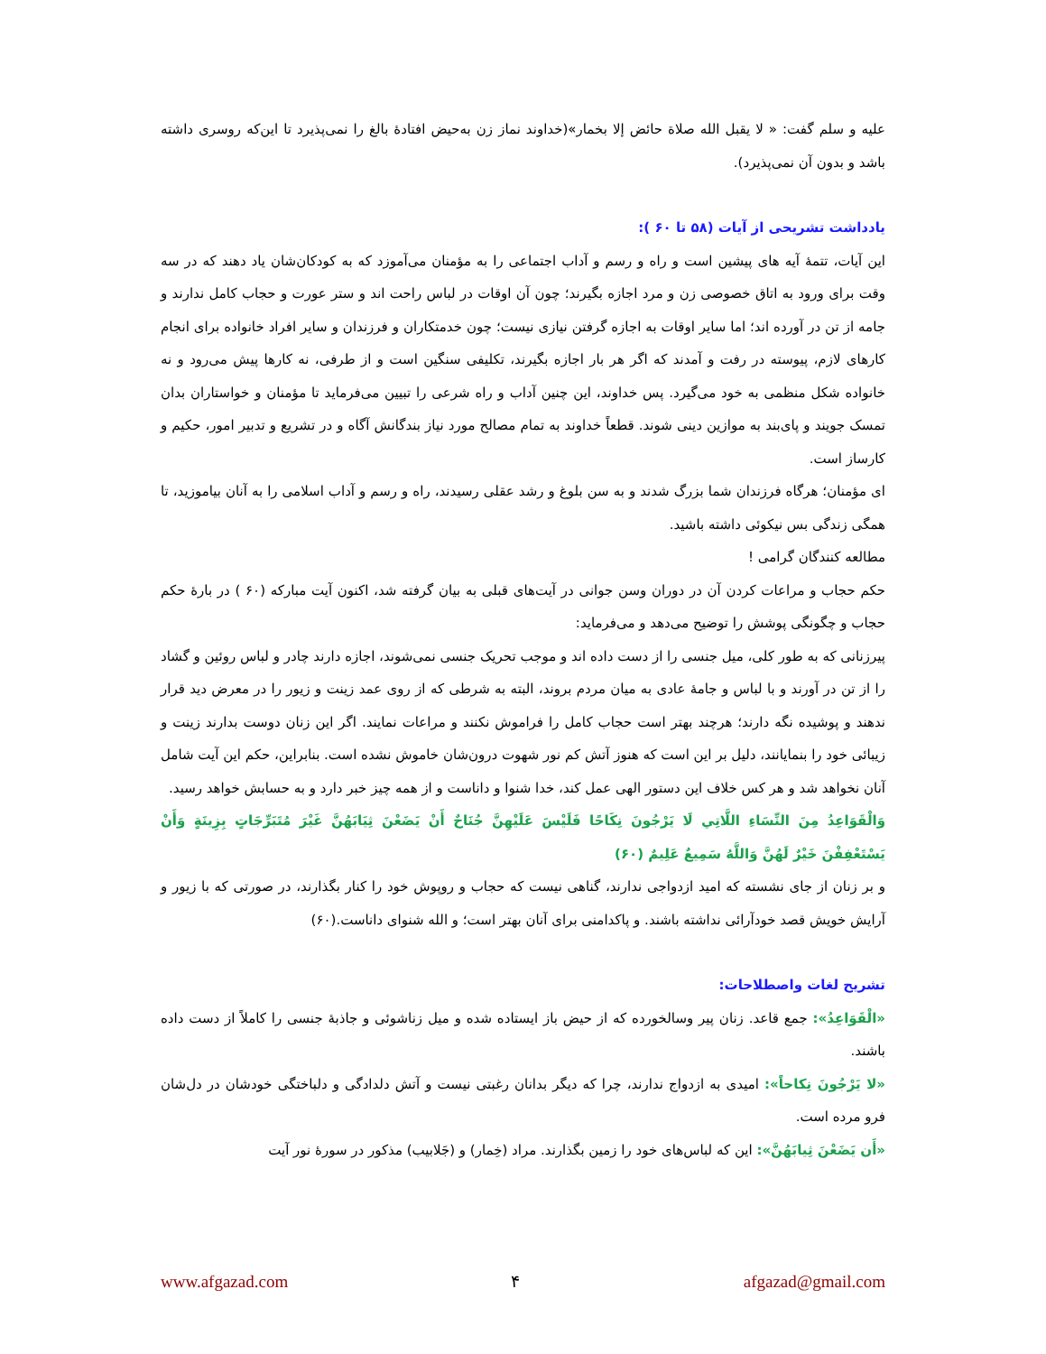علیه و سلم گفت: « لا یقبل الله صلاة حائض إلا بخمار»(خداوند نماز زن به‌حیض افتادۀ بالغ را نمی‌پذیرد تا این‌که روسری داشته باشد و بدون آن نمی‌پذیرد).
یادداشت تشریحی از آیات (۵۸ تا ۶۰ ):
این آیات، تتمۀ آیه های پیشین است و راه و رسم و آداب اجتماعی را به مؤمنان می‌آموزد که به کودکان‌شان یاد دهند که در سه وقت برای ورود به اتاق خصوصی زن و مرد اجازه بگیرند؛ چون آن اوقات در لباس راحت اند و ستر عورت و حجاب کامل ندارند و جامه از تن در آورده اند؛ اما سایر اوقات به اجازه گرفتن نیازی نیست؛ چون خدمتکاران و فرزندان و سایر افراد خانواده برای انجام کارهای لازم، پیوسته در رفت و آمدند که اگر هر بار اجازه بگیرند، تکلیفی سنگین است و از طرفی، نه کارها پیش می‌رود و نه خانواده شکل منظمی به خود می‌گیرد. پس خداوند، این چنین آداب و راه شرعی را تبیین می‌فرماید تا مؤمنان و خواستاران بدان تمسک جویند و پای‌بند به موازین دینی شوند. قطعاً خداوند به تمام مصالح مورد نیاز بندگانش آگاه و در تشریع و تدبیر امور، حکیم و کارساز است.
ای مؤمنان؛ هرگاه فرزندان شما بزرگ شدند و به سن بلوغ و رشد عقلی رسیدند، راه و رسم و آداب اسلامی را به آنان بیاموزید، تا همگی زندگی بس نیکوئی داشته باشید.
مطالعه کنندگان گرامی !
حکم حجاب و مراعات کردن آن در دوران وسن جوانی در آیت‌های قبلی به بیان گرفته شد، اکنون آیت مبارکه (۶۰ ) در بارۀ حکم حجاب و چگونگی پوشش را توضیح می‌دهد و می‌فرماید:
پیرزنانی که به طور کلی، میل جنسی را از دست داده اند و موجب تحریک جنسی نمی‌شوند، اجازه دارند چادر و لباس روئین و گشاد را از تن در آورند و با لباس و جامۀ عادی به میان مردم بروند، البته به شرطی که از روی عمد زینت و زیور را در معرض دید قرار ندهند و پوشیده نگه دارند؛ هرچند بهتر است حجاب کامل را فراموش نکنند و مراعات نمایند. اگر این زنان دوست بدارند زینت و زیبائی خود را بنمایانند، دلیل بر این است که هنوز آتش کم نور شهوت درون‌شان خاموش نشده است. بنابراین، حکم این آیت شامل آنان نخواهد شد و هر کس خلاف این دستور الهی عمل کند، خدا شنوا و داناست و از همه چیز خبر دارد و به حسابش خواهد رسید.
وَالْقَوَاعِدُ مِنَ النِّسَاءِ اللَّاتِي لَا يَرْجُونَ نِكَاحًا فَلَيْسَ عَلَيْهِنَّ جُنَاحٌ أَنْ يَضَعْنَ ثِيَابَهُنَّ غَيْرَ مُتَبَرِّجَاتٍ بِزِينَةٍ وَأَنْ يَسْتَعْفِفْنَ خَيْرٌ لَهُنَّ وَاللَّهُ سَمِيعٌ عَلِيمٌ (۶۰)
و بر زنان از جای نشسته که امید ازدواجی ندارند، گناهی نیست که حجاب و روپوش خود را کنار بگذارند، در صورتی که با زیور و آرایش خویش قصد خودآرائی نداشته باشند. و پاکدامنی برای آنان بهتر است؛ و الله شنوای داناست.(۶۰)
تشریح لغات واصطلاحات:
«الْقَوَاعِدُ»: جمع قاعد. زنان پیر وسالخورده که از حیض باز ایستاده شده و میل زناشوئی و جاذبۀ جنسی را کاملاً از دست داده باشند.
«لا یَرْجُونَ نِکاحاً»: امیدی به ازدواج ندارند، چرا که دیگر بدانان رغبتی نیست و آتش دلدادگی و دلباختگی خودشان در دل‌شان فرو مرده است.
«أَن یَضَعْنَ ثِیابَهُنَّ»: این که لباس‌های خود را زمین بگذارند. مراد (خِمار) و (جَلابیب) مذکور در سورۀ نور آیت
www.afgazad.com ۴ afgazad@gmail.com